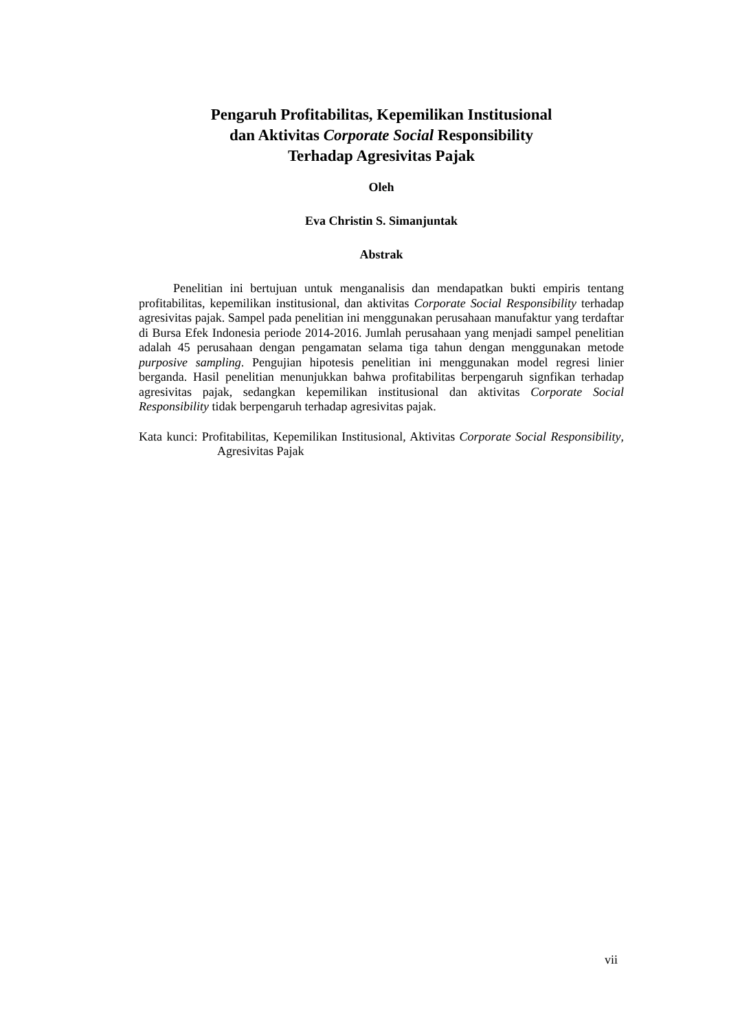Pengaruh Profitabilitas, Kepemilikan Institusional
dan Aktivitas Corporate Social Responsibility
Terhadap Agresivitas Pajak
Oleh
Eva Christin S. Simanjuntak
Abstrak
Penelitian ini bertujuan untuk menganalisis dan mendapatkan bukti empiris tentang profitabilitas, kepemilikan institusional, dan aktivitas Corporate Social Responsibility terhadap agresivitas pajak. Sampel pada penelitian ini menggunakan perusahaan manufaktur yang terdaftar di Bursa Efek Indonesia periode 2014-2016. Jumlah perusahaan yang menjadi sampel penelitian adalah 45 perusahaan dengan pengamatan selama tiga tahun dengan menggunakan metode purposive sampling. Pengujian hipotesis penelitian ini menggunakan model regresi linier berganda. Hasil penelitian menunjukkan bahwa profitabilitas berpengaruh signfikan terhadap agresivitas pajak, sedangkan kepemilikan institusional dan aktivitas Corporate Social Responsibility tidak berpengaruh terhadap agresivitas pajak.
Kata kunci: Profitabilitas, Kepemilikan Institusional, Aktivitas Corporate Social Responsibility, Agresivitas Pajak
vii